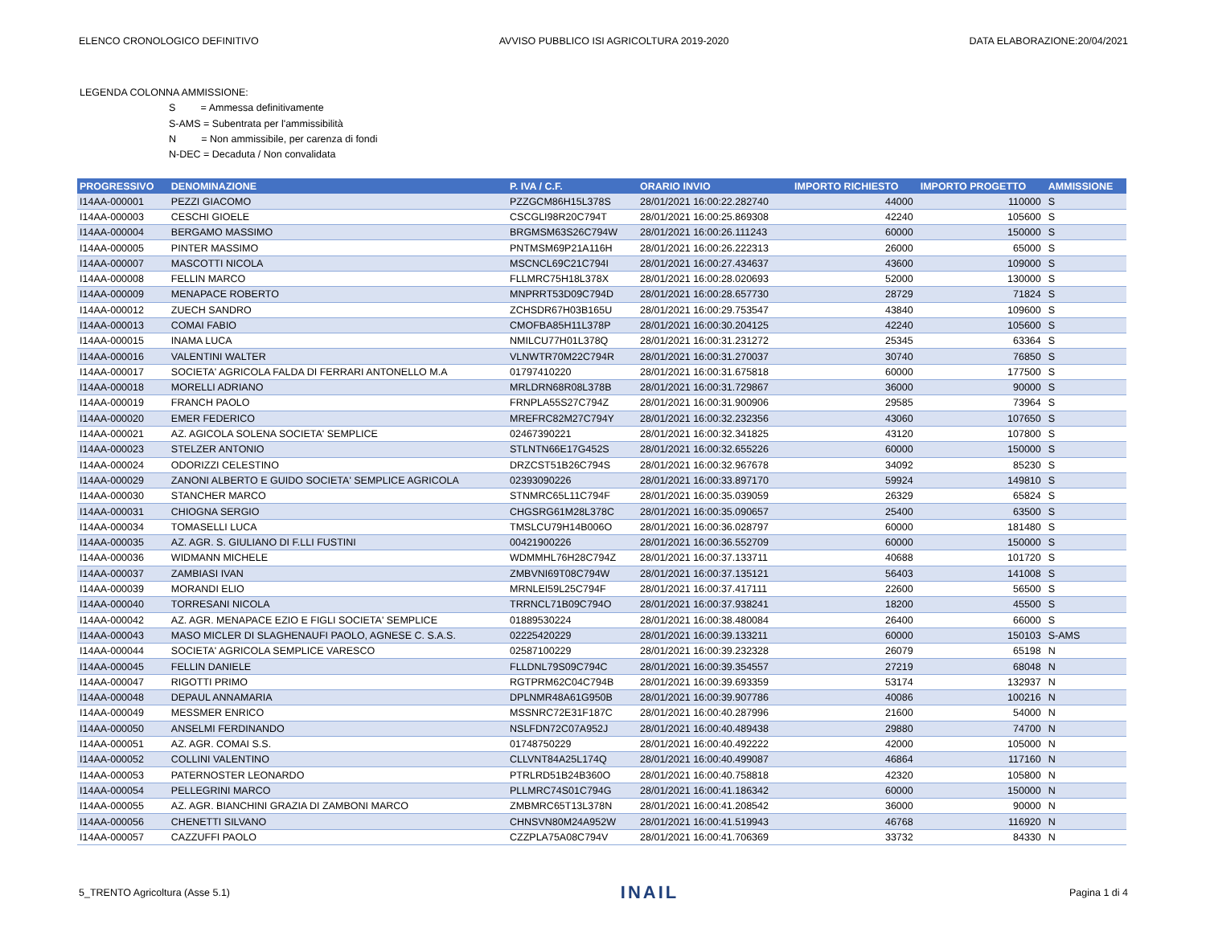ELENCO CRONOLOGICO DEFINITIVO AVVISO PUBBLICO ISI AGRICOLTURA 2019-2020 DATA ELABORAZIONE:20/04/2021
LEGENDA COLONNA AMMISSIONE:
S = Ammessa definitivamente
S-AMS = Subentrata per l'ammissibilità
N = Non ammissibile, per carenza di fondi
N-DEC = Decaduta / Non convalidata
| PROGRESSIVO | DENOMINAZIONE | P. IVA / C.F. | ORARIO INVIO | IMPORTO RICHIESTO | IMPORTO PROGETTO | AMMISSIONE |
| --- | --- | --- | --- | --- | --- | --- |
| I14AA-000001 | PEZZI GIACOMO | PZZGCM86H15L378S | 28/01/2021 16:00:22.282740 | 44000 | 110000 | S |
| I14AA-000003 | CESCHI GIOELE | CSCGLI98R20C794T | 28/01/2021 16:00:25.869308 | 42240 | 105600 | S |
| I14AA-000004 | BERGAMO MASSIMO | BRGMSM63S26C794W | 28/01/2021 16:00:26.111243 | 60000 | 150000 | S |
| I14AA-000005 | PINTER MASSIMO | PNTMSM69P21A116H | 28/01/2021 16:00:26.222313 | 26000 | 65000 | S |
| I14AA-000007 | MASCOTTI NICOLA | MSCNCL69C21C794I | 28/01/2021 16:00:27.434637 | 43600 | 109000 | S |
| I14AA-000008 | FELLIN MARCO | FLLMRC75H18L378X | 28/01/2021 16:00:28.020693 | 52000 | 130000 | S |
| I14AA-000009 | MENAPACE ROBERTO | MNPRRT53D09C794D | 28/01/2021 16:00:28.657730 | 28729 | 71824 | S |
| I14AA-000012 | ZUECH SANDRO | ZCHSDR67H03B165U | 28/01/2021 16:00:29.753547 | 43840 | 109600 | S |
| I14AA-000013 | COMAI FABIO | CMOFBA85H11L378P | 28/01/2021 16:00:30.204125 | 42240 | 105600 | S |
| I14AA-000015 | INAMA LUCA | NMILCU77H01L378Q | 28/01/2021 16:00:31.231272 | 25345 | 63364 | S |
| I14AA-000016 | VALENTINI WALTER | VLNWTR70M22C794R | 28/01/2021 16:00:31.270037 | 30740 | 76850 | S |
| I14AA-000017 | SOCIETA' AGRICOLA FALDA DI FERRARI ANTONELLO M.A | 01797410220 | 28/01/2021 16:00:31.675818 | 60000 | 177500 | S |
| I14AA-000018 | MORELLI ADRIANO | MRLDRN68R08L378B | 28/01/2021 16:00:31.729867 | 36000 | 90000 | S |
| I14AA-000019 | FRANCH PAOLO | FRNPLA55S27C794Z | 28/01/2021 16:00:31.900906 | 29585 | 73964 | S |
| I14AA-000020 | EMER FEDERICO | MREFRC82M27C794Y | 28/01/2021 16:00:32.232356 | 43060 | 107650 | S |
| I14AA-000021 | AZ. AGICOLA SOLENA SOCIETA' SEMPLICE | 02467390221 | 28/01/2021 16:00:32.341825 | 43120 | 107800 | S |
| I14AA-000023 | STELZER ANTONIO | STLNTN66E17G452S | 28/01/2021 16:00:32.655226 | 60000 | 150000 | S |
| I14AA-000024 | ODORIZZI CELESTINO | DRZCST51B26C794S | 28/01/2021 16:00:32.967678 | 34092 | 85230 | S |
| I14AA-000029 | ZANONI ALBERTO E GUIDO SOCIETA' SEMPLICE AGRICOLA | 02393090226 | 28/01/2021 16:00:33.897170 | 59924 | 149810 | S |
| I14AA-000030 | STANCHER MARCO | STNMRC65L11C794F | 28/01/2021 16:00:35.039059 | 26329 | 65824 | S |
| I14AA-000031 | CHIOGNA SERGIO | CHGSRG61M28L378C | 28/01/2021 16:00:35.090657 | 25400 | 63500 | S |
| I14AA-000034 | TOMASELLI LUCA | TMSLCU79H14B006O | 28/01/2021 16:00:36.028797 | 60000 | 181480 | S |
| I14AA-000035 | AZ. AGR. S. GIULIANO DI F.LLI FUSTINI | 00421900226 | 28/01/2021 16:00:36.552709 | 60000 | 150000 | S |
| I14AA-000036 | WIDMANN MICHELE | WDMMHL76H28C794Z | 28/01/2021 16:00:37.133711 | 40688 | 101720 | S |
| I14AA-000037 | ZAMBIASI IVAN | ZMBVNI69T08C794W | 28/01/2021 16:00:37.135121 | 56403 | 141008 | S |
| I14AA-000039 | MORANDI ELIO | MRNLEI59L25C794F | 28/01/2021 16:00:37.417111 | 22600 | 56500 | S |
| I14AA-000040 | TORRESANI NICOLA | TRRNCL71B09C794O | 28/01/2021 16:00:37.938241 | 18200 | 45500 | S |
| I14AA-000042 | AZ. AGR. MENAPACE EZIO E FIGLI SOCIETA' SEMPLICE | 01889530224 | 28/01/2021 16:00:38.480084 | 26400 | 66000 | S |
| I14AA-000043 | MASO MICLER DI SLAGHENAUFI PAOLO, AGNESE C. S.A.S. | 02225420229 | 28/01/2021 16:00:39.133211 | 60000 | 150103 | S-AMS |
| I14AA-000044 | SOCIETA' AGRICOLA SEMPLICE VARESCO | 02587100229 | 28/01/2021 16:00:39.232328 | 26079 | 65198 | N |
| I14AA-000045 | FELLIN DANIELE | FLLDNL79S09C794C | 28/01/2021 16:00:39.354557 | 27219 | 68048 | N |
| I14AA-000047 | RIGOTTI PRIMO | RGTPRM62C04C794B | 28/01/2021 16:00:39.693359 | 53174 | 132937 | N |
| I14AA-000048 | DEPAUL ANNAMARIA | DPLNMR48A61G950B | 28/01/2021 16:00:39.907786 | 40086 | 100216 | N |
| I14AA-000049 | MESSMER ENRICO | MSSNRC72E31F187C | 28/01/2021 16:00:40.287996 | 21600 | 54000 | N |
| I14AA-000050 | ANSELMI FERDINANDO | NSLFDN72C07A952J | 28/01/2021 16:00:40.489438 | 29880 | 74700 | N |
| I14AA-000051 | AZ. AGR. COMAI S.S. | 01748750229 | 28/01/2021 16:00:40.492222 | 42000 | 105000 | N |
| I14AA-000052 | COLLINI VALENTINO | CLLVNT84A25L174Q | 28/01/2021 16:00:40.499087 | 46864 | 117160 | N |
| I14AA-000053 | PATERNOSTER LEONARDO | PTRLRD51B24B360O | 28/01/2021 16:00:40.758818 | 42320 | 105800 | N |
| I14AA-000054 | PELLEGRINI MARCO | PLLMRC74S01C794G | 28/01/2021 16:00:41.186342 | 60000 | 150000 | N |
| I14AA-000055 | AZ. AGR. BIANCHINI GRAZIA DI ZAMBONI MARCO | ZMBMRC65T13L378N | 28/01/2021 16:00:41.208542 | 36000 | 90000 | N |
| I14AA-000056 | CHENETTI SILVANO | CHNSVN80M24A952W | 28/01/2021 16:00:41.519943 | 46768 | 116920 | N |
| I14AA-000057 | CAZZUFFI PAOLO | CZZPLA75A08C794V | 28/01/2021 16:00:41.706369 | 33732 | 84330 | N |
5_TRENTO Agricoltura (Asse 5.1) INAIL Pagina 1 di 4